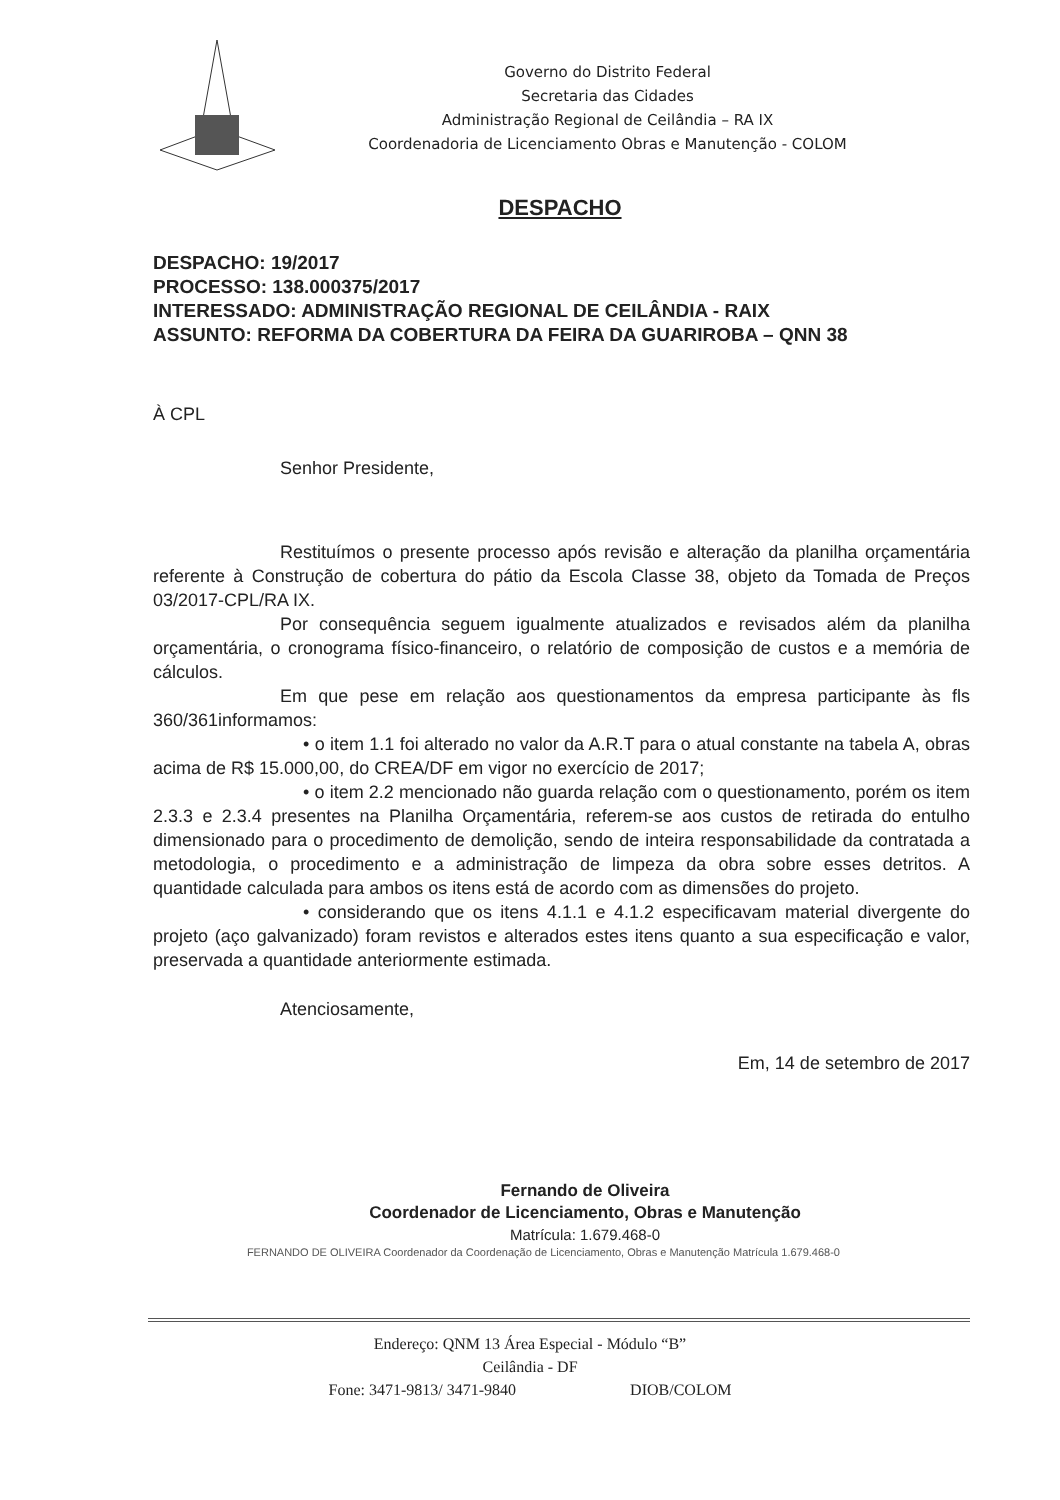Governo do Distrito Federal
Secretaria das Cidades
Administração Regional de Ceilândia – RA IX
Coordenadoria de Licenciamento Obras e Manutenção - COLOM
DESPACHO
DESPACHO: 19/2017
PROCESSO: 138.000375/2017
INTERESSADO: ADMINISTRAÇÃO REGIONAL DE CEILÂNDIA - RAIX
ASSUNTO: REFORMA DA COBERTURA DA FEIRA DA GUARIROBA – QNN 38
À CPL
Senhor Presidente,
Restituímos o presente processo após revisão e alteração da planilha orçamentária referente à Construção de cobertura do pátio da Escola Classe 38, objeto da Tomada de Preços 03/2017-CPL/RA IX.
Por consequência seguem igualmente atualizados e revisados além da planilha orçamentária, o cronograma físico-financeiro, o relatório de composição de custos e a memória de cálculos.
Em que pese em relação aos questionamentos da empresa participante às fls 360/361informamos:
• o item 1.1 foi alterado no valor da A.R.T para o atual constante na tabela A, obras acima de R$ 15.000,00, do CREA/DF em vigor no exercício de 2017;
• o item 2.2 mencionado não guarda relação com o questionamento, porém os item 2.3.3 e 2.3.4 presentes na Planilha Orçamentária, referem-se aos custos de retirada do entulho dimensionado para o procedimento de demolição, sendo de inteira responsabilidade da contratada a metodologia, o procedimento e a administração de limpeza da obra sobre esses detritos. A quantidade calculada para ambos os itens está de acordo com as dimensões do projeto.
• considerando que os itens 4.1.1 e 4.1.2 especificavam material divergente do projeto (aço galvanizado) foram revistos e alterados estes itens quanto a sua especificação e valor, preservada a quantidade anteriormente estimada.
Atenciosamente,
Em, 14 de setembro de 2017
Fernando de Oliveira
Coordenador de Licenciamento, Obras e Manutenção
Matrícula: 1.679.468-0
FERNANDO DE OLIVEIRA Coordenador da Coordenação de Licenciamento, Obras e Manutenção Matrícula 1.679.468-0
Endereço: QNM 13 Área Especial - Módulo “B”
Ceilândia - DF
Fone: 3471-9813/ 3471-9840 DIOB/COLOM